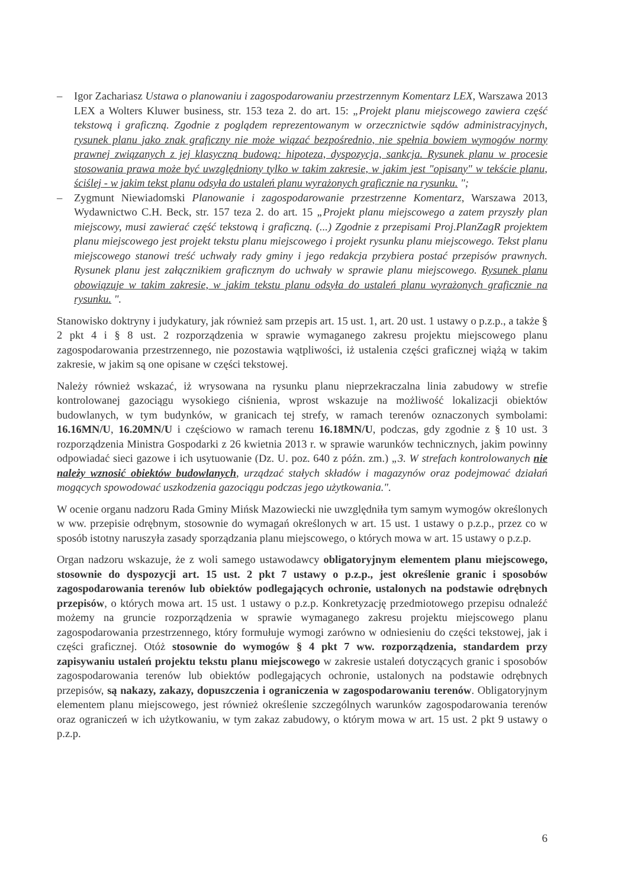– Igor Zachariasz Ustawa o planowaniu i zagospodarowaniu przestrzennym Komentarz LEX, Warszawa 2013 LEX a Wolters Kluwer business, str. 153 teza 2. do art. 15: „Projekt planu miejscowego zawiera część tekstową i graficzną. Zgodnie z poglądem reprezentowanym w orzecznictwie sądów administracyjnych, rysunek planu jako znak graficzny nie może wiązać bezpośrednio, nie spełnia bowiem wymogów normy prawnej związanych z jej klasyczną budową: hipoteza, dyspozycja, sankcja. Rysunek planu w procesie stosowania prawa może być uwzględniony tylko w takim zakresie, w jakim jest "opisany" w tekście planu, ściślej - w jakim tekst planu odsyła do ustaleń planu wyrażonych graficznie na rysunku. ";
– Zygmunt Niewiadomski Planowanie i zagospodarowanie przestrzenne Komentarz, Warszawa 2013, Wydawnictwo C.H. Beck, str. 157 teza 2. do art. 15 „Projekt planu miejscowego a zatem przyszły plan miejscowy, musi zawierać część tekstową i graficzną. (...) Zgodnie z przepisami Proj.PlanZagR projektem planu miejscowego jest projekt tekstu planu miejscowego i projekt rysunku planu miejscowego. Tekst planu miejscowego stanowi treść uchwały rady gminy i jego redakcja przybiera postać przepisów prawnych. Rysunek planu jest załącznikiem graficznym do uchwały w sprawie planu miejscowego. Rysunek planu obowiązuje w takim zakresie, w jakim tekstu planu odsyła do ustaleń planu wyrażonych graficznie na rysunku. ".
Stanowisko doktryny i judykatury, jak również sam przepis art. 15 ust. 1, art. 20 ust. 1 ustawy o p.z.p., a także § 2 pkt 4 i § 8 ust. 2 rozporządzenia w sprawie wymaganego zakresu projektu miejscowego planu zagospodarowania przestrzennego, nie pozostawia wątpliwości, iż ustalenia części graficznej wiążą w takim zakresie, w jakim są one opisane w części tekstowej.
Należy również wskazać, iż wrysowana na rysunku planu nieprzekraczalna linia zabudowy w strefie kontrolowanej gazociągu wysokiego ciśnienia, wprost wskazuje na możliwość lokalizacji obiektów budowlanych, w tym budynków, w granicach tej strefy, w ramach terenów oznaczonych symbolami: 16.16MN/U, 16.20MN/U i częściowo w ramach terenu 16.18MN/U, podczas, gdy zgodnie z § 10 ust. 3 rozporządzenia Ministra Gospodarki z 26 kwietnia 2013 r. w sprawie warunków technicznych, jakim powinny odpowiadać sieci gazowe i ich usytuowanie (Dz. U. poz. 640 z późn. zm.) „3. W strefach kontrolowanych nie należy wznosić obiektów budowlanych, urządzać stałych składów i magazynów oraz podejmować działań mogących spowodować uszkodzenia gazociągu podczas jego użytkowania.".
W ocenie organu nadzoru Rada Gminy Mińsk Mazowiecki nie uwzględniła tym samym wymogów określonych w ww. przepisie odrębnym, stosownie do wymagań określonych w art. 15 ust. 1 ustawy o p.z.p., przez co w sposób istotny naruszyła zasady sporządzania planu miejscowego, o których mowa w art. 15 ustawy o p.z.p.
Organ nadzoru wskazuje, że z woli samego ustawodawcy obligatoryjnym elementem planu miejscowego, stosownie do dyspozycji art. 15 ust. 2 pkt 7 ustawy o p.z.p., jest określenie granic i sposobów zagospodarowania terenów lub obiektów podlegających ochronie, ustalonych na podstawie odrębnych przepisów, o których mowa art. 15 ust. 1 ustawy o p.z.p. Konkretyzację przedmiotowego przepisu odnaleźć możemy na gruncie rozporządzenia w sprawie wymaganego zakresu projektu miejscowego planu zagospodarowania przestrzennego, który formułuje wymogi zarówno w odniesieniu do części tekstowej, jak i części graficznej. Otóż stosownie do wymogów § 4 pkt 7 ww. rozporządzenia, standardem przy zapisywaniu ustaleń projektu tekstu planu miejscowego w zakresie ustaleń dotyczących granic i sposobów zagospodarowania terenów lub obiektów podlegających ochronie, ustalonych na podstawie odrębnych przepisów, są nakazy, zakazy, dopuszczenia i ograniczenia w zagospodarowaniu terenów. Obligatoryjnym elementem planu miejscowego, jest również określenie szczególnych warunków zagospodarowania terenów oraz ograniczeń w ich użytkowaniu, w tym zakaz zabudowy, o którym mowa w art. 15 ust. 2 pkt 9 ustawy o p.z.p.
6